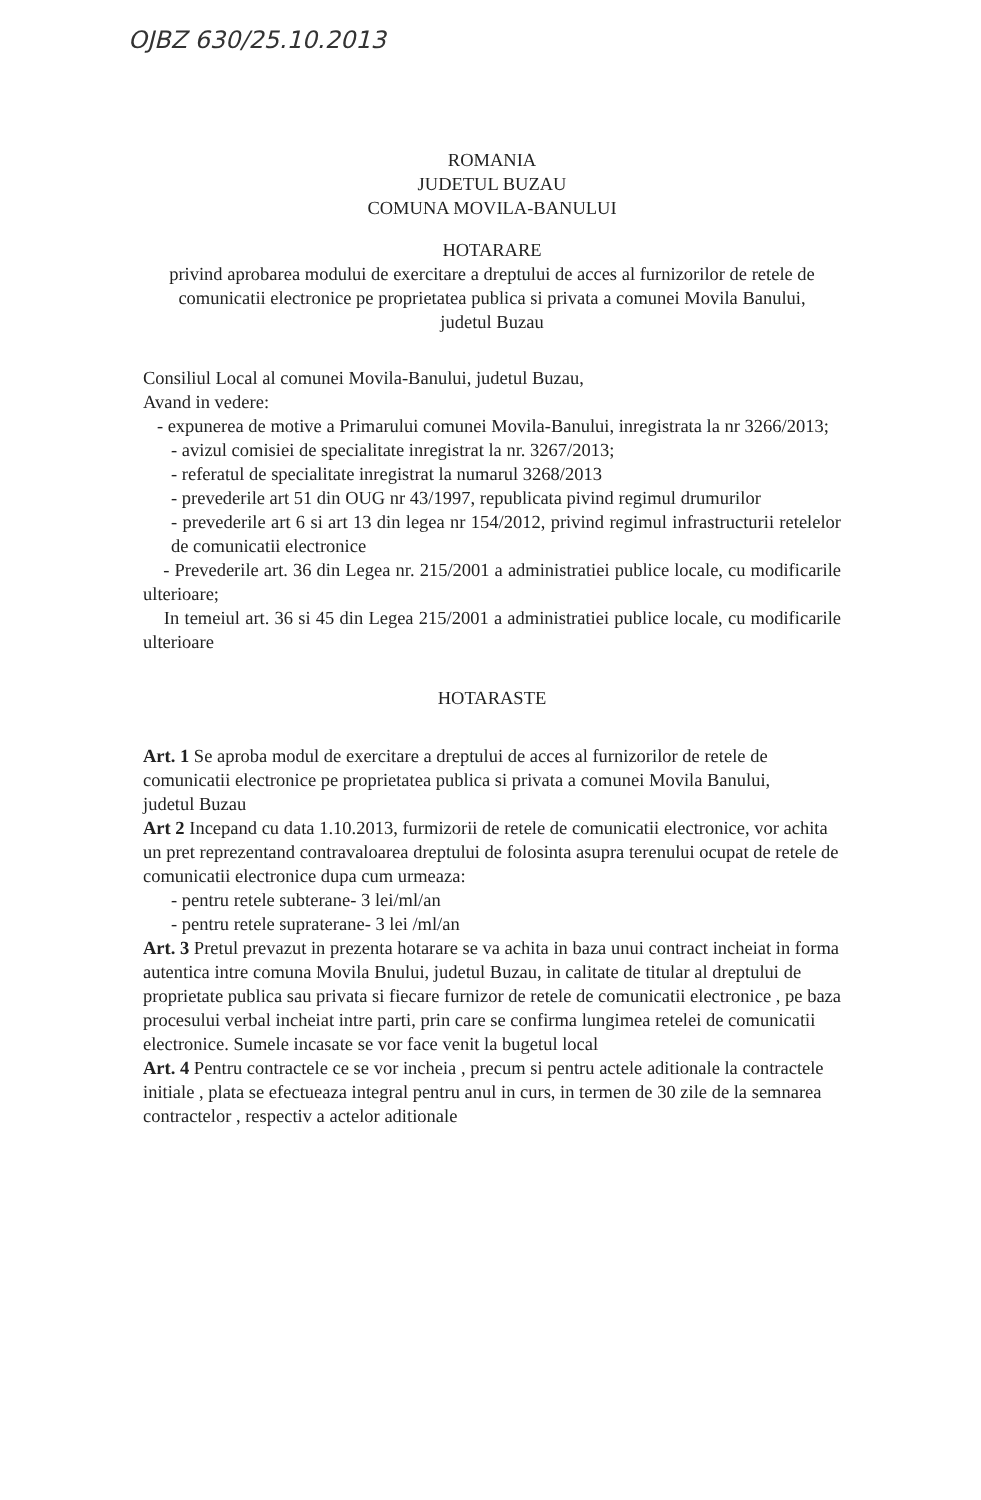OJBZ 630/25.10.2013
ROMANIA
JUDETUL BUZAU
COMUNA MOVILA-BANULUI
HOTARARE
privind aprobarea modului de exercitare a dreptului de acces al furnizorilor de retele de comunicatii electronice pe proprietatea publica si privata a comunei Movila Banului, judetul Buzau
Consiliul Local al comunei Movila-Banului, judetul Buzau,
Avand in vedere:
- expunerea de motive a Primarului comunei Movila-Banului, inregistrata la nr 3266/2013;
- avizul comisiei de specialitate inregistrat la nr. 3267/2013;
- referatul de specialitate inregistrat la numarul 3268/2013
- prevederile art 51 din OUG nr 43/1997, republicata pivind regimul drumurilor
- prevederile art 6 si art 13 din legea nr 154/2012, privind regimul infrastructurii retelelor de comunicatii electronice
- Prevederile art. 36 din Legea nr. 215/2001 a administratiei publice locale, cu modificarile ulterioare;
In temeiul art. 36 si 45 din Legea 215/2001 a administratiei publice locale, cu modificarile ulterioare
HOTARASTE
Art. 1 Se aproba modul de exercitare a dreptului de acces al furnizorilor de retele de comunicatii electronice pe proprietatea publica si privata a comunei Movila Banului, judetul Buzau
Art 2 Incepand cu data 1.10.2013, furmizorii de retele de comunicatii electronice, vor achita un pret reprezentand contravaloarea dreptului de folosinta asupra terenului ocupat de retele de comunicatii electronice dupa cum urmeaza:
- pentru retele subterane- 3 lei/ml/an
- pentru retele supraterane- 3 lei /ml/an
Art. 3 Pretul prevazut in prezenta hotarare se va achita in baza unui contract incheiat in forma autentica intre comuna Movila Bnului, judetul Buzau, in calitate de titular al dreptului de proprietate publica sau privata si fiecare furnizor de retele de comunicatii electronice , pe baza procesului verbal incheiat intre parti, prin care se confirma lungimea retelei de comunicatii electronice. Sumele incasate se vor face venit la bugetul local
Art. 4 Pentru contractele ce se vor incheia , precum si pentru actele aditionale la contractele initiale , plata se efectueaza integral pentru anul in curs, in termen de 30 zile de la semnarea contractelor , respectiv a actelor aditionale